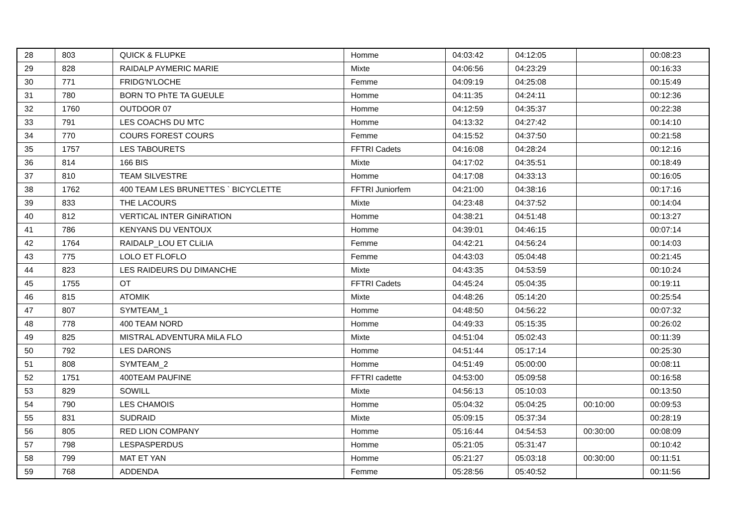| 28 | 803 | QUICK & FLUPKE | Homme | 04:03:42 | 04:12:05 | | 00:08:23 |
| 29 | 828 | RAIDALP AYMERIC MARIE | Mixte | 04:06:56 | 04:23:29 | | 00:16:33 |
| 30 | 771 | FRIDG'N'LOCHE | Femme | 04:09:19 | 04:25:08 | | 00:15:49 |
| 31 | 780 | BORN TO PhTE TA GUEULE | Homme | 04:11:35 | 04:24:11 | | 00:12:36 |
| 32 | 1760 | OUTDOOR 07 | Homme | 04:12:59 | 04:35:37 | | 00:22:38 |
| 33 | 791 | LES COACHS DU MTC | Homme | 04:13:32 | 04:27:42 | | 00:14:10 |
| 34 | 770 | COURS FOREST COURS | Femme | 04:15:52 | 04:37:50 | | 00:21:58 |
| 35 | 1757 | LES TABOURETS | FFTRI Cadets | 04:16:08 | 04:28:24 | | 00:12:16 |
| 36 | 814 | 166 BIS | Mixte | 04:17:02 | 04:35:51 | | 00:18:49 |
| 37 | 810 | TEAM SILVESTRE | Homme | 04:17:08 | 04:33:13 | | 00:16:05 |
| 38 | 1762 | 400 TEAM LES BRUNETTES ` BICYCLETTE | FFTRI Juniorfem | 04:21:00 | 04:38:16 | | 00:17:16 |
| 39 | 833 | THE LACOURS | Mixte | 04:23:48 | 04:37:52 | | 00:14:04 |
| 40 | 812 | VERTICAL INTER GiNiRATION | Homme | 04:38:21 | 04:51:48 | | 00:13:27 |
| 41 | 786 | KENYANS DU VENTOUX | Homme | 04:39:01 | 04:46:15 | | 00:07:14 |
| 42 | 1764 | RAIDALP_LOU ET CLiLIA | Femme | 04:42:21 | 04:56:24 | | 00:14:03 |
| 43 | 775 | LOLO ET FLOFLO | Femme | 04:43:03 | 05:04:48 | | 00:21:45 |
| 44 | 823 | LES RAIDEURS DU DIMANCHE | Mixte | 04:43:35 | 04:53:59 | | 00:10:24 |
| 45 | 1755 | OT | FFTRI Cadets | 04:45:24 | 05:04:35 | | 00:19:11 |
| 46 | 815 | ATOMIK | Mixte | 04:48:26 | 05:14:20 | | 00:25:54 |
| 47 | 807 | SYMTEAM_1 | Homme | 04:48:50 | 04:56:22 | | 00:07:32 |
| 48 | 778 | 400 TEAM NORD | Homme | 04:49:33 | 05:15:35 | | 00:26:02 |
| 49 | 825 | MISTRAL ADVENTURA MiLA FLO | Mixte | 04:51:04 | 05:02:43 | | 00:11:39 |
| 50 | 792 | LES DARONS | Homme | 04:51:44 | 05:17:14 | | 00:25:30 |
| 51 | 808 | SYMTEAM_2 | Homme | 04:51:49 | 05:00:00 | | 00:08:11 |
| 52 | 1751 | 400TEAM PAUFINE | FFTRI cadette | 04:53:00 | 05:09:58 | | 00:16:58 |
| 53 | 829 | SOWILL | Mixte | 04:56:13 | 05:10:03 | | 00:13:50 |
| 54 | 790 | LES CHAMOIS | Homme | 05:04:32 | 05:04:25 | 00:10:00 | 00:09:53 |
| 55 | 831 | SUDRAID | Mixte | 05:09:15 | 05:37:34 | | 00:28:19 |
| 56 | 805 | RED LION COMPANY | Homme | 05:16:44 | 04:54:53 | 00:30:00 | 00:08:09 |
| 57 | 798 | LESPASPERDUS | Homme | 05:21:05 | 05:31:47 | | 00:10:42 |
| 58 | 799 | MAT ET YAN | Homme | 05:21:27 | 05:03:18 | 00:30:00 | 00:11:51 |
| 59 | 768 | ADDENDA | Femme | 05:28:56 | 05:40:52 | | 00:11:56 |